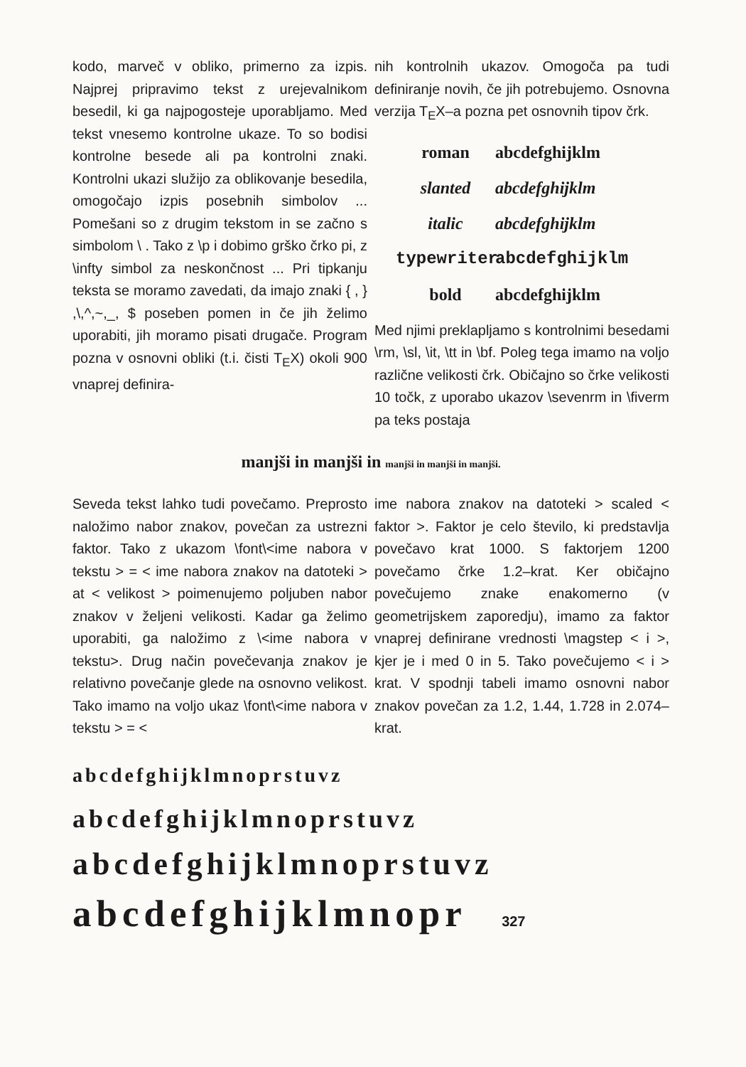kodo, marveč v obliko, primerno za izpis. Najprej pripravimo tekst z urejevalnikom besedil, ki ga najpogosteje uporabljamo. Med tekst vnesemo kontrolne ukaze. To so bodisi kontrolne besede ali pa kontrolni znaki. Kontrolni ukazi služijo za oblikovanje besedila, omogočajo izpis posebnih simbolov ... Pomešani so z drugim tekstom in se začno s simbolom \ . Tako z \p i dobimo grško črko pi, z \infty simbol za neskončnost ... Pri tipkanju teksta se moramo zavedati, da imajo znaki { , } ,\,^,~,_, $ poseben pomen in če jih želimo uporabiti, jih moramo pisati drugače. Program pozna v osnovni obliki (t.i. čisti T<sub>E</sub>X) okoli 900 vnaprej definira-
nih kontrolnih ukazov. Omogoča pa tudi definiranje novih, če jih potrebujemo. Osnovna verzija T<sub>E</sub>X–a pozna pet osnovnih tipov črk.
roman abcdefghijklm
slanted abcdefghijklm
italic abcdefghijklm
typewriter abcdefghijklm
bold abcdefghijklm
Med njimi preklapljamo s kontrolnimi besedami \rm, \sl, \it, \tt in \bf. Poleg tega imamo na voljo različne velikosti črk. Običajno so črke velikosti 10 točk, z uporabo ukazov \sevenrm in \fiverm pa teks postaja
manjši in manjši in manjši in manjši in manjši.
Seveda tekst lahko tudi povečamo. Preprosto naložimo nabor znakov, povečan za ustrezni faktor. Tako z ukazom \font\<ime nabora v tekstu > = < ime nabora znakov na datoteki > at < velikost > poimenujemo poljuben nabor znakov v želje­ni velikosti. Kadar ga želimo uporabiti, ga naložimo z \<ime nabora v tekstu>. Drug način povečevanja znakov je relativno povečanje glede na osnovno velikost. Tako imamo na voljo ukaz \font\<ime nabora v tekstu > = <
ime nabora znakov na datoteki > scaled < faktor >. Faktor je celo število, ki predstavlja povečavo krat 1000. S faktorjem 1200 povečamo črke 1.2–krat. Ker običajno povečujemo znake enakomerno (v geometrijskem zaporedju), imamo za faktor vnaprej definirane vrednosti \magstep < i >, kjer je i med 0 in 5. Tako povečujemo < i > krat. V spodnji tabeli imamo osnovni nabor znakov povečan za 1.2, 1.44, 1.728 in 2.074–krat.
abcdefghijklmnoprstuvz
abcdefghijklmnoprstuvz
abcdefghijklmnoprstuvz
abcdefghijklmnopr 327